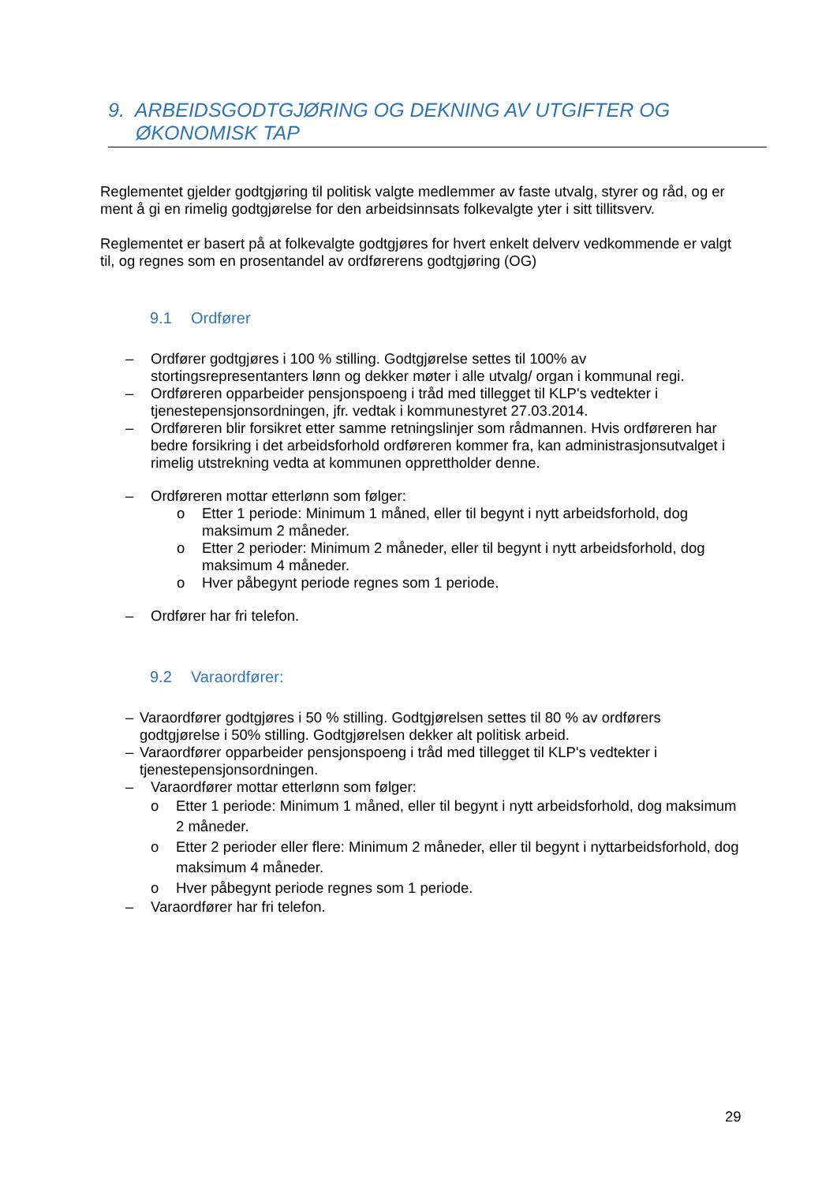9. ARBEIDSGODTGJØRING OG DEKNING AV UTGIFTER OG ØKONOMISK TAP
Reglementet gjelder godtgjøring til politisk valgte medlemmer av faste utvalg, styrer og råd, og er ment å gi en rimelig godtgjørelse for den arbeidsinnsats folkevalgte yter i sitt tillitsverv.
Reglementet er basert på at folkevalgte godtgjøres for hvert enkelt delverv vedkommende er valgt til, og regnes som en prosentandel av ordførerens godtgjøring (OG)
9.1 Ordfører
– Ordfører godtgjøres i 100 % stilling. Godtgjørelse settes til 100% av stortingsrepresentanters lønn og dekker møter i alle utvalg/ organ i kommunal regi.
– Ordføreren opparbeider pensjonspoeng i tråd med tillegget til KLP's vedtekter i tjenestepensjonsordningen, jfr. vedtak i kommunestyret 27.03.2014.
– Ordføreren blir forsikret etter samme retningslinjer som rådmannen. Hvis ordføreren har bedre forsikring i det arbeidsforhold ordføreren kommer fra, kan administrasjonsutvalget i rimelig utstrekning vedta at kommunen opprettholder denne.
– Ordføreren mottar etterlønn som følger:
o Etter 1 periode: Minimum 1 måned, eller til begynt i nytt arbeidsforhold, dog maksimum 2 måneder.
o Etter 2 perioder: Minimum 2 måneder, eller til begynt i nytt arbeidsforhold, dog maksimum 4 måneder.
o Hver påbegynt periode regnes som 1 periode.
– Ordfører har fri telefon.
9.2 Varaordfører:
– Varaordfører godtgjøres i 50 % stilling. Godtgjørelsen settes til 80 % av ordførers godtgjørelse i 50% stilling. Godtgjørelsen dekker alt politisk arbeid.
– Varaordfører opparbeider pensjonspoeng i tråd med tillegget til KLP's vedtekter i tjenestepensjonsordningen.
– Varaordfører mottar etterlønn som følger:
o Etter 1 periode: Minimum 1 måned, eller til begynt i nytt arbeidsforhold, dog maksimum 2 måneder.
o Etter 2 perioder eller flere: Minimum 2 måneder, eller til begynt i nyttarbeidsforhold, dog maksimum 4 måneder.
o Hver påbegynt periode regnes som 1 periode.
– Varaordfører har fri telefon.
29